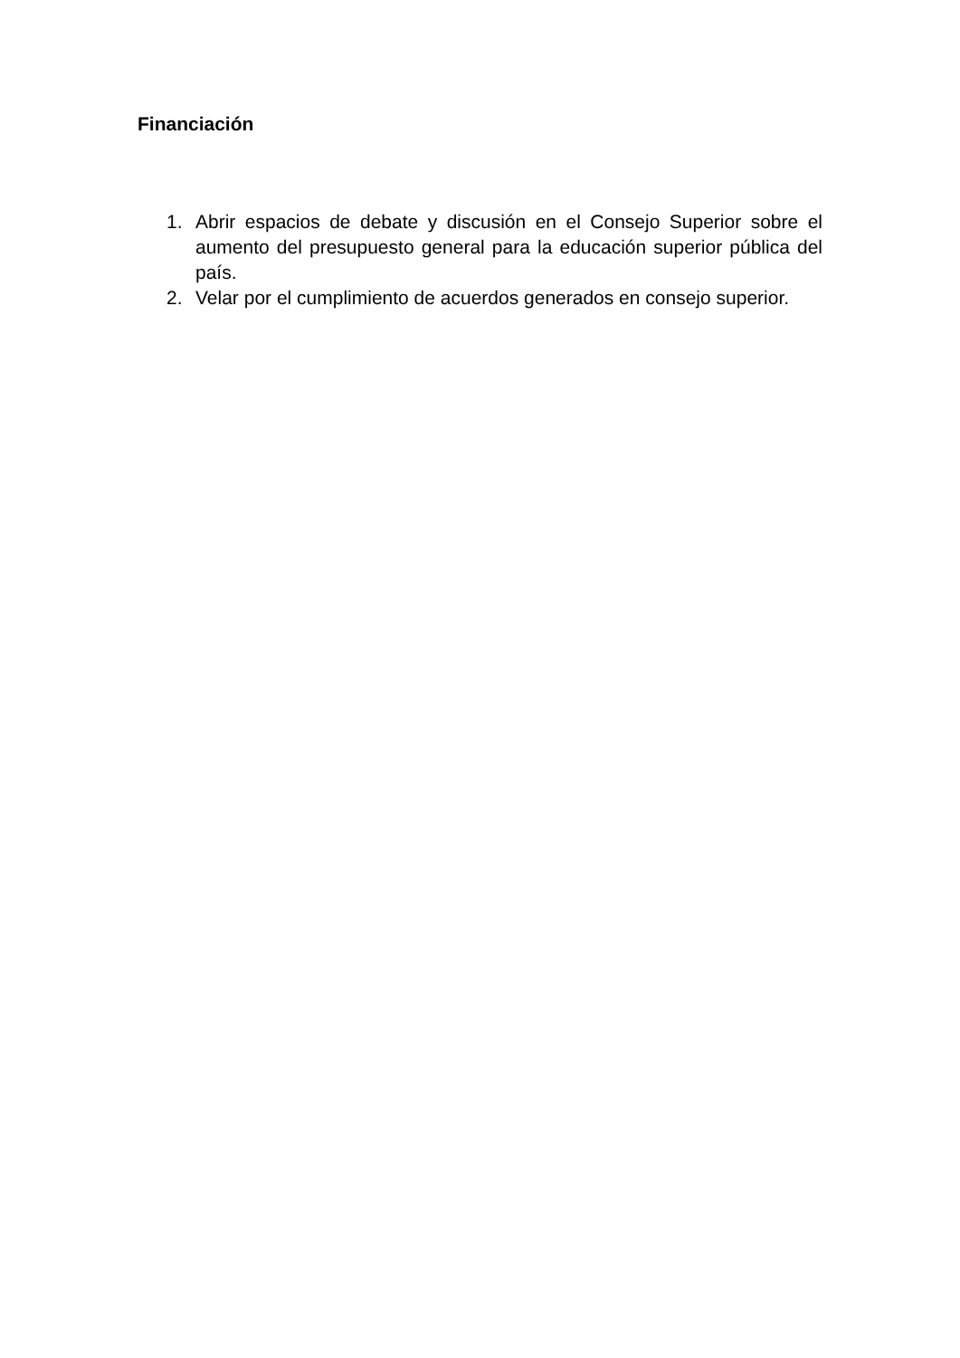Financiación
1. Abrir espacios de debate y discusión en el Consejo Superior sobre el aumento del presupuesto general para la educación superior pública del país.
2. Velar por el cumplimiento de acuerdos generados en consejo superior.